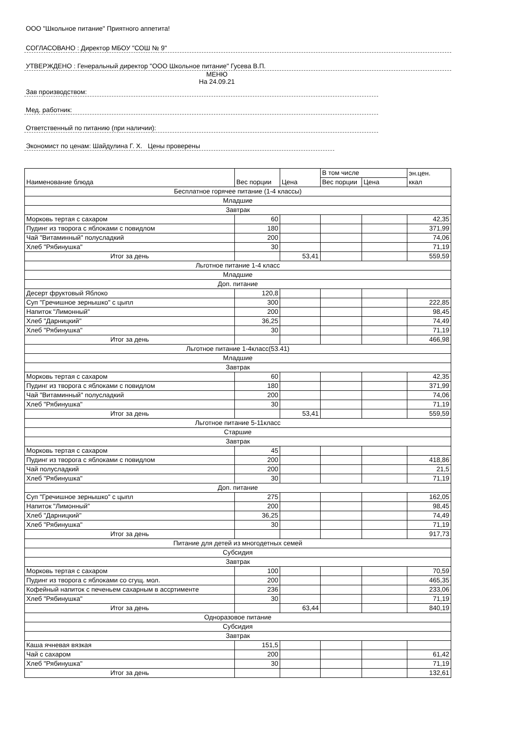ООО "Школьное питание" Приятного аппетита!
СОГЛАСОВАНО : Директор МБОУ "СОШ № 9"
УТВЕРЖДЕНО : Генеральный директор "ООО Школьное питание" Гусева В.П.
МЕНЮ
На 24.09.21
Зав производством:
Мед. работник:
Ответственный по питанию (при наличии):
Экономист по ценам: Шайдулина Г. Х. Цены проверены
| Наименование блюда | Вес порции | Цена | В том числе | | эн.цен. ккал |
| | | | Вес порции | Цена | |
| Бесплатное горячее питание (1-4 классы) | | | | | |
| Младшие | | | | | |
| Завтрак | | | | | |
| Морковь тертая с сахаром | 60 | | | | 42,35 |
| Пудинг из творога с яблоками с повидлом | 180 | | | | 371,99 |
| Чай "Витаминный" полусладкий | 200 | | | | 74,06 |
| Хлеб "Рябинушка" | 30 | | | | 71,19 |
| Итог за день | | 53,41 | | | 559,59 |
| Льготное питание 1-4 класс | | | | | |
| Младшие | | | | | |
| Доп. питание | | | | | |
| Десерт фруктовый Яблоко | 120,8 | | | | |
| Суп "Гречишное зернышко" с цыпл | 300 | | | | 222,85 |
| Напиток "Лимонный" | 200 | | | | 98,45 |
| Хлеб "Дарницкий" | 36,25 | | | | 74,49 |
| Хлеб "Рябинушка" | 30 | | | | 71,19 |
| Итог за день | | | | | 466,98 |
| Льготное питание 1-4класс(53.41) | | | | | |
| Младшие | | | | | |
| Завтрак | | | | | |
| Морковь тертая с сахаром | 60 | | | | 42,35 |
| Пудинг из творога с яблоками с повидлом | 180 | | | | 371,99 |
| Чай "Витаминный" полусладкий | 200 | | | | 74,06 |
| Хлеб "Рябинушка" | 30 | | | | 71,19 |
| Итог за день | | 53,41 | | | 559,59 |
| Льготное питание 5-11класс | | | | | |
| Старшие | | | | | |
| Завтрак | | | | | |
| Морковь тертая с сахаром | 45 | | | | |
| Пудинг из творога с яблоками с повидлом | 200 | | | | 418,86 |
| Чай полусладкий | 200 | | | | 21,5 |
| Хлеб "Рябинушка" | 30 | | | | 71,19 |
| Доп. питание | | | | | |
| Суп "Гречишное зернышко" с цыпл | 275 | | | | 162,05 |
| Напиток "Лимонный" | 200 | | | | 98,45 |
| Хлеб "Дарницкий" | 36,25 | | | | 74,49 |
| Хлеб "Рябинушка" | 30 | | | | 71,19 |
| Итог за день | | | | | 917,73 |
| Питание для детей из многодетных семей | | | | | |
| Субсидия | | | | | |
| Завтрак | | | | | |
| Морковь тертая с сахаром | 100 | | | | 70,59 |
| Пудинг из творога с яблоками со сгущ. мол. | 200 | | | | 465,35 |
| Кофейный напиток с печеньем сахарным в ассртименте | 236 | | | | 233,06 |
| Хлеб "Рябинушка" | 30 | | | | 71,19 |
| Итог за день | | 63,44 | | | 840,19 |
| Одноразовое питание | | | | | |
| Субсидия | | | | | |
| Завтрак | | | | | |
| Каша ячневая вязкая | 151,5 | | | | |
| Чай с сахаром | 200 | | | | 61,42 |
| Хлеб "Рябинушка" | 30 | | | | 71,19 |
| Итог за день | | | | | 132,61 |